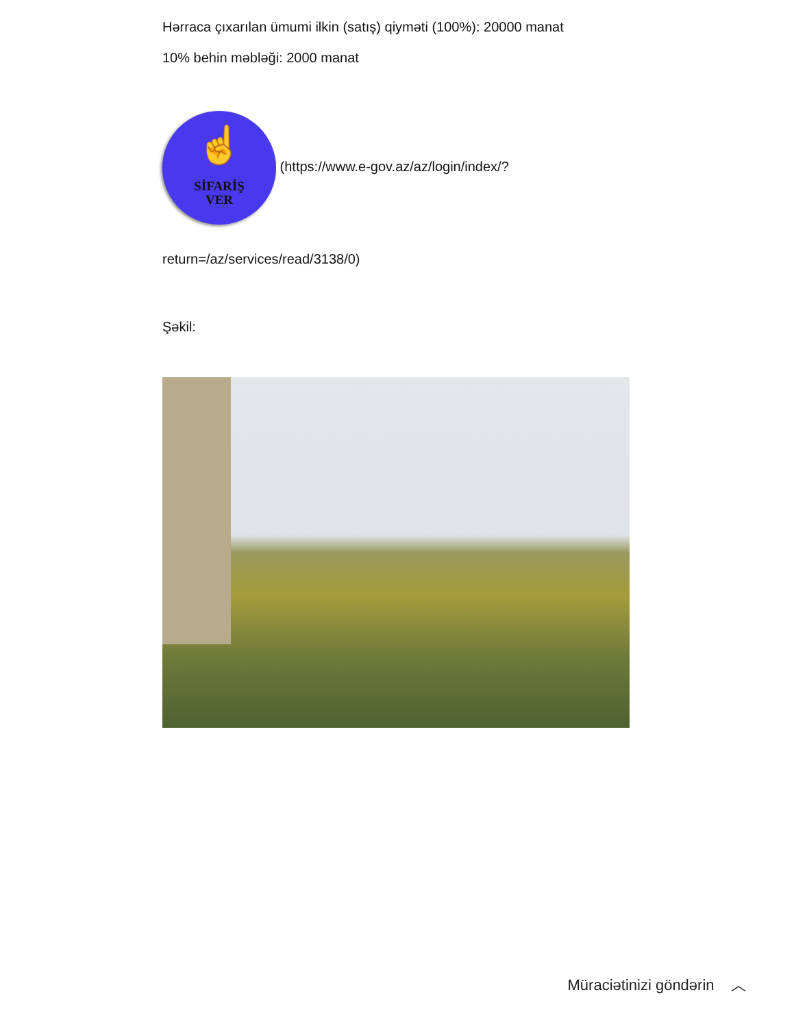Hərraca çıxarılan ümumi ilkin (satış) qiyməti (100%): 20000 manat
10% behin məbləği: 2000 manat
☝ SİFARİŞ
VER (https://www.e-gov.az/az/login/index/?
return=/az/services/read/3138/0)
Şəkil:
Müraciətinizi göndərin ︿